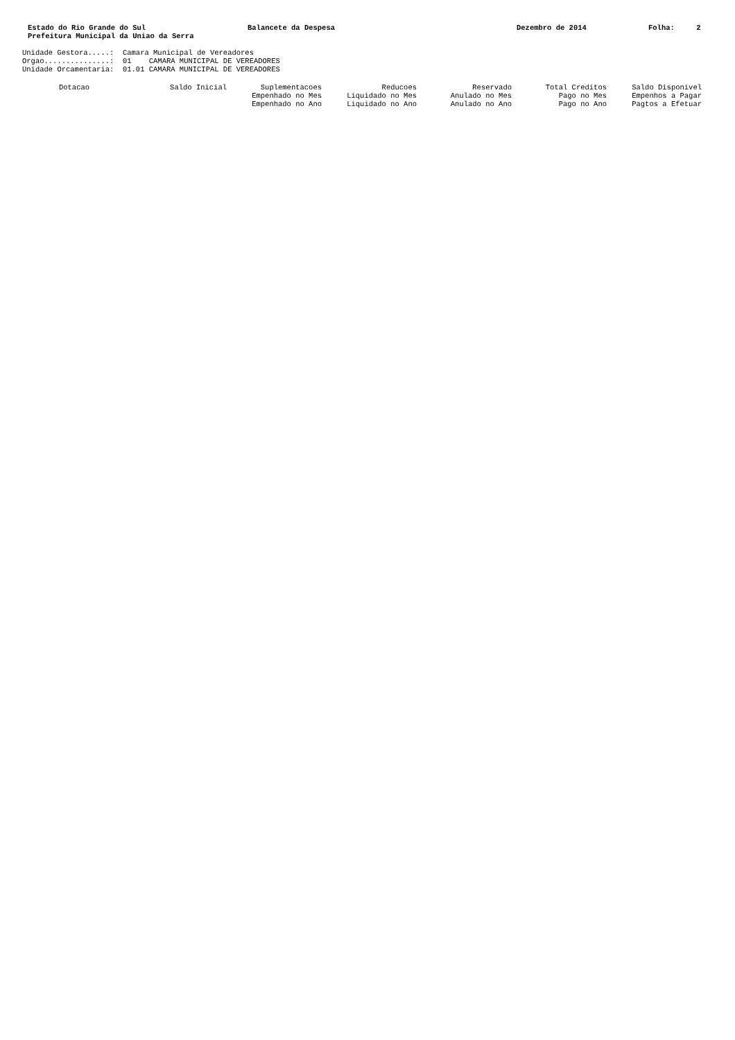Estado do Rio Grande do Sul Prefeitura Municipal da Uniao da Serra
Balancete da Despesa
Dezembro de 2014
Folha: 2
Unidade Gestora.....: Camara Municipal de Vereadores Orgao...............: 01 CAMARA MUNICIPAL DE VEREADORES Unidade Orcamentaria: 01.01 CAMARA MUNICIPAL DE VEREADORES
| Dotacao | Saldo Inicial | Suplementacoes | Reducoes | Reservado | Total Creditos | Saldo Disponivel |
| --- | --- | --- | --- | --- | --- | --- |
| | | Empenhado no Mes | Liquidado no Mes | Anulado no Mes | Pago no Mes | Empenhos a Pagar |
| | | Empenhado no Ano | Liquidado no Ano | Anulado no Ano | Pago no Ano | Pagtos a Efetuar |